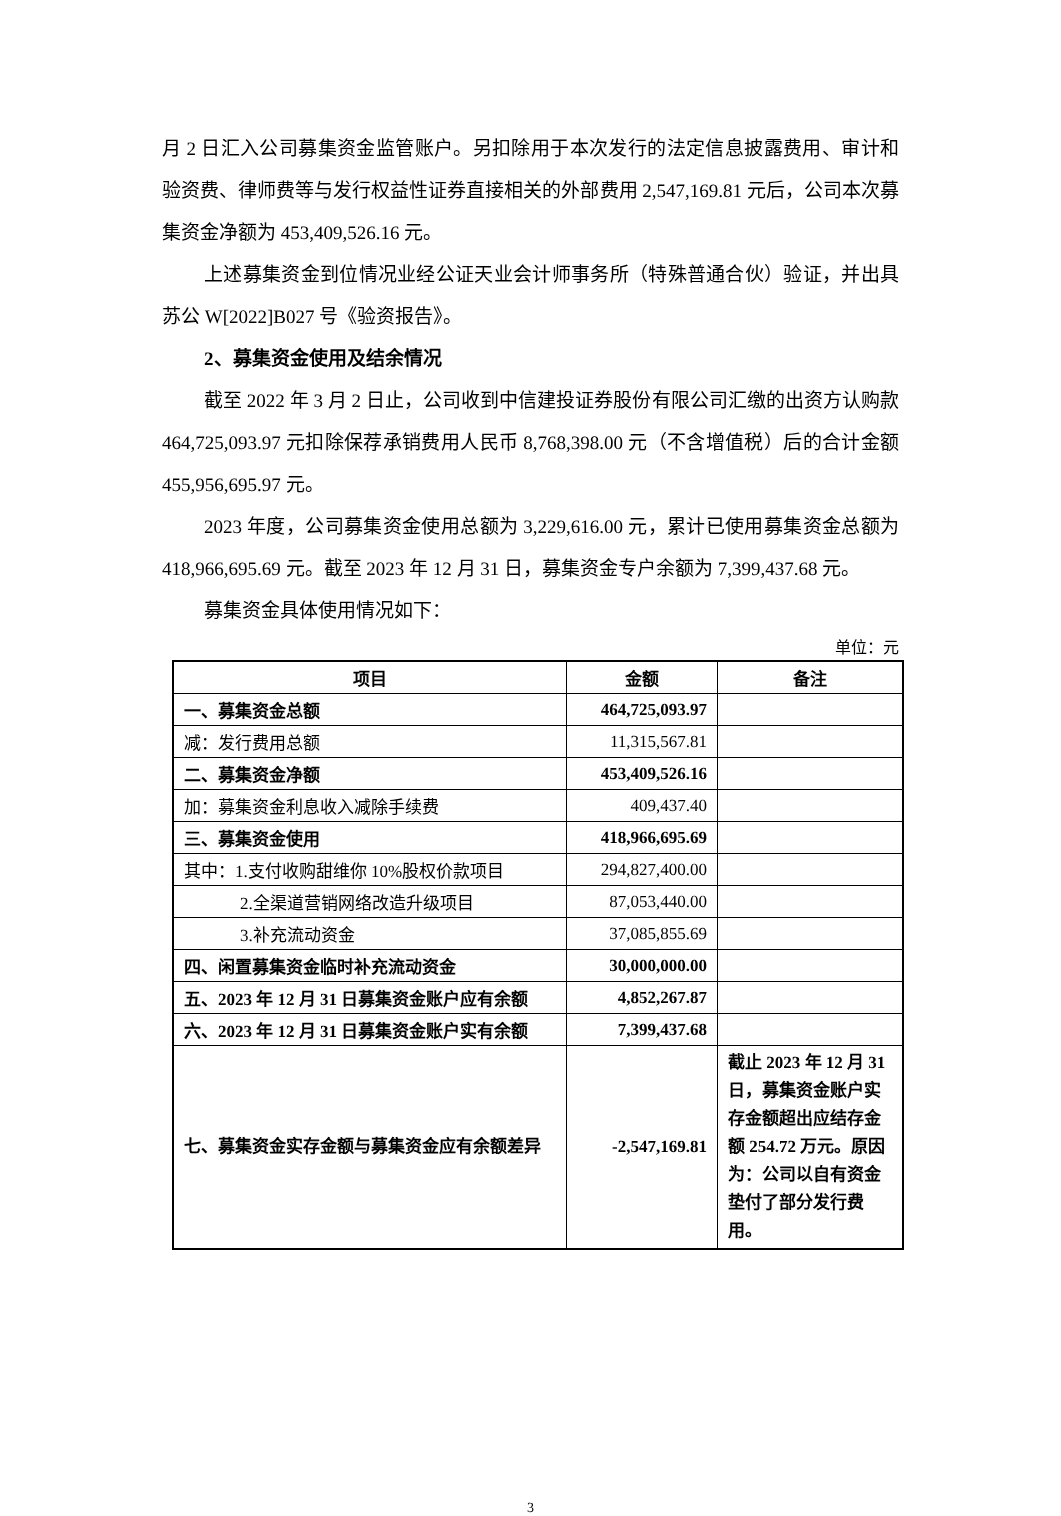月 2 日汇入公司募集资金监管账户。另扣除用于本次发行的法定信息披露费用、审计和验资费、律师费等与发行权益性证券直接相关的外部费用 2,547,169.81 元后，公司本次募集资金净额为 453,409,526.16 元。
上述募集资金到位情况业经公证天业会计师事务所（特殊普通合伙）验证，并出具苏公 W[2022]B027 号《验资报告》。
2、募集资金使用及结余情况
截至 2022 年 3 月 2 日止，公司收到中信建投证券股份有限公司汇缴的出资方认购款 464,725,093.97 元扣除保荐承销费用人民币 8,768,398.00 元（不含增值税）后的合计金额 455,956,695.97 元。
2023 年度，公司募集资金使用总额为 3,229,616.00 元，累计已使用募集资金总额为 418,966,695.69 元。截至 2023 年 12 月 31 日，募集资金专户余额为 7,399,437.68 元。
募集资金具体使用情况如下：
单位：元
| 项目 | 金额 | 备注 |
| --- | --- | --- |
| 一、募集资金总额 | 464,725,093.97 | |
| 减：发行费用总额 | 11,315,567.81 | |
| 二、募集资金净额 | 453,409,526.16 | |
| 加：募集资金利息收入减除手续费 | 409,437.40 | |
| 三、募集资金使用 | 418,966,695.69 | |
| 其中：1.支付收购甜维你 10%股权价款项目 | 294,827,400.00 | |
| 2.全渠道营销网络改造升级项目 | 87,053,440.00 | |
| 3.补充流动资金 | 37,085,855.69 | |
| 四、闲置募集资金临时补充流动资金 | 30,000,000.00 | |
| 五、2023 年 12 月 31 日募集资金账户应有余额 | 4,852,267.87 | |
| 六、2023 年 12 月 31 日募集资金账户实有余额 | 7,399,437.68 | |
| 七、募集资金实存金额与募集资金应有余额差异 | -2,547,169.81 | 截止 2023 年 12 月 31 日，募集资金账户实存金额超出应结存金额 254.72 万元。原因为：公司以自有资金垫付了部分发行费用。 |
3